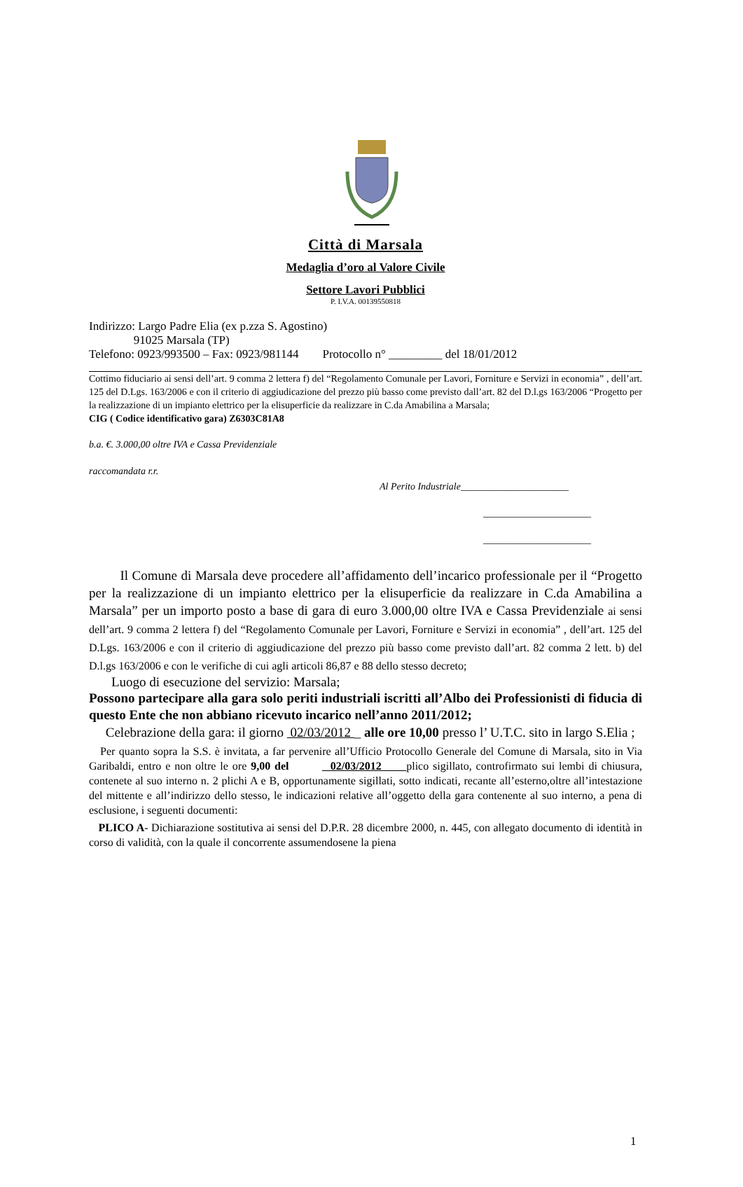Città di Marsala
Medaglia d’oro al Valore Civile
Settore Lavori Pubblici
P. I.V.A. 00139550818
Indirizzo: Largo Padre Elia (ex p.zza S. Agostino)
91025 Marsala (TP)
Telefono: 0923/993500 – Fax: 0923/981144 Protocollo n° _________ del 18/01/2012
Cottimo fiduciario ai sensi dell’art. 9 comma 2 lettera f) del “Regolamento Comunale per Lavori, Forniture e Servizi in economia” , dell’art. 125 del D.Lgs. 163/2006 e con il criterio di aggiudicazione del prezzo più basso come previsto dall’art. 82 del D.l.gs 163/2006 “Progetto per la realizzazione di un impianto elettrico per la elisuperficie da realizzare in C.da Amabilina a Marsala;
CIG ( Codice identificativo gara) Z6303C81A8
b.a. €. 3.000,00 oltre IVA e Cassa Previdenziale
raccomandata r.r.
Al Perito Industriale______________________
______________________
______________________
Il Comune di Marsala deve procedere all’affidamento dell’incarico professionale per il “Progetto per la realizzazione di un impianto elettrico per la elisuperficie da realizzare in C.da Amabilina a Marsala” per un importo posto a base di gara di euro 3.000,00 oltre IVA e Cassa Previdenziale ai sensi dell’art. 9 comma 2 lettera f) del “Regolamento Comunale per Lavori, Forniture e Servizi in economia” , dell’art. 125 del D.Lgs. 163/2006 e con il criterio di aggiudicazione del prezzo più basso come previsto dall’art. 82 comma 2 lett. b) del D.l.gs 163/2006 e con le verifiche di cui agli articoli 86,87 e 88 dello stesso decreto;
Luogo di esecuzione del servizio: Marsala;
Possono partecipare alla gara solo periti industriali iscritti all’Albo dei Professionisti di fiducia di questo Ente che non abbiano ricevuto incarico nell’anno 2011/2012;
Celebrazione della gara: il giorno 02/03/2012 _ alle ore 10,00 presso l’ U.T.C. sito in largo S.Elia ;
Per quanto sopra la S.S. è invitata, a far pervenire all’Ufficio Protocollo Generale del Comune di Marsala, sito in Via Garibaldi, entro e non oltre le ore 9,00 del 02/03/2012 plico sigillato, controfirmato sui lembi di chiusura, contenete al suo interno n. 2 plichi A e B, opportunamente sigillati, sotto indicati, recante all’esterno,oltre all’intestazione del mittente e all’indirizzo dello stesso, le indicazioni relative all’oggetto della gara contenente al suo interno, a pena di esclusione, i seguenti documenti:
PLICO A- Dichiarazione sostitutiva ai sensi del D.P.R. 28 dicembre 2000, n. 445, con allegato documento di identità in corso di validità, con la quale il concorrente assumendosene la piena
1